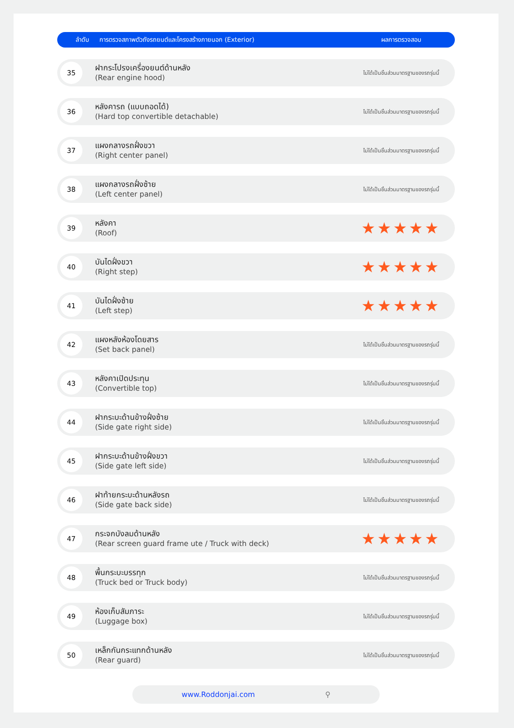| ลำดับ | การตรวจสภาพตัวถังรถยนต์และโครงสร้างภายนอก (Exterior) | ผลการตรวจสอบ |
| --- | --- | --- |
| 35 | ฝากระโปรงเครื่องยนต์ด้านหลัง (Rear engine hood) | ไม่ได้เป็นชิ้นส่วนมาตรฐานของรถรุ่นนี้ |
| 36 | หลังคารถ (แบบถอดได้) (Hard top convertible detachable) | ไม่ได้เป็นชิ้นส่วนมาตรฐานของรถรุ่นนี้ |
| 37 | แผงกลางรถฝั่งขวา (Right center panel) | ไม่ได้เป็นชิ้นส่วนมาตรฐานของรถรุ่นนี้ |
| 38 | แผงกลางรถฝั่งซ้าย (Left center panel) | ไม่ได้เป็นชิ้นส่วนมาตรฐานของรถรุ่นนี้ |
| 39 | หลังคา (Roof) | ★★★★★ |
| 40 | บันไดฝั่งขวา (Right step) | ★★★★★ |
| 41 | บันไดฝั่งซ้าย (Left step) | ★★★★★ |
| 42 | แผงหลังห้องโดยสาร (Set back panel) | ไม่ได้เป็นชิ้นส่วนมาตรฐานของรถรุ่นนี้ |
| 43 | หลังคาเปิดประทุน (Convertible top) | ไม่ได้เป็นชิ้นส่วนมาตรฐานของรถรุ่นนี้ |
| 44 | ฝากระบะด้านข้างฝั่งซ้าย (Side gate right side) | ไม่ได้เป็นชิ้นส่วนมาตรฐานของรถรุ่นนี้ |
| 45 | ฝากระบะด้านข้างฝั่งขวา (Side gate left side) | ไม่ได้เป็นชิ้นส่วนมาตรฐานของรถรุ่นนี้ |
| 46 | ฝาท้ายกระบะด้านหลังรถ (Side gate back side) | ไม่ได้เป็นชิ้นส่วนมาตรฐานของรถรุ่นนี้ |
| 47 | กระจกบังลมด้านหลัง (Rear screen guard frame ute / Truck with deck) | ★★★★★ |
| 48 | พื้นกระบะบรรทุก (Truck bed or Truck body) | ไม่ได้เป็นชิ้นส่วนมาตรฐานของรถรุ่นนี้ |
| 49 | ห้องเก็บสัมภาระ (Luggage box) | ไม่ได้เป็นชิ้นส่วนมาตรฐานของรถรุ่นนี้ |
| 50 | เหล็กกันกระแทกด้านหลัง (Rear guard) | ไม่ได้เป็นชิ้นส่วนมาตรฐานของรถรุ่นนี้ |
www.Roddonjai.com ⚲